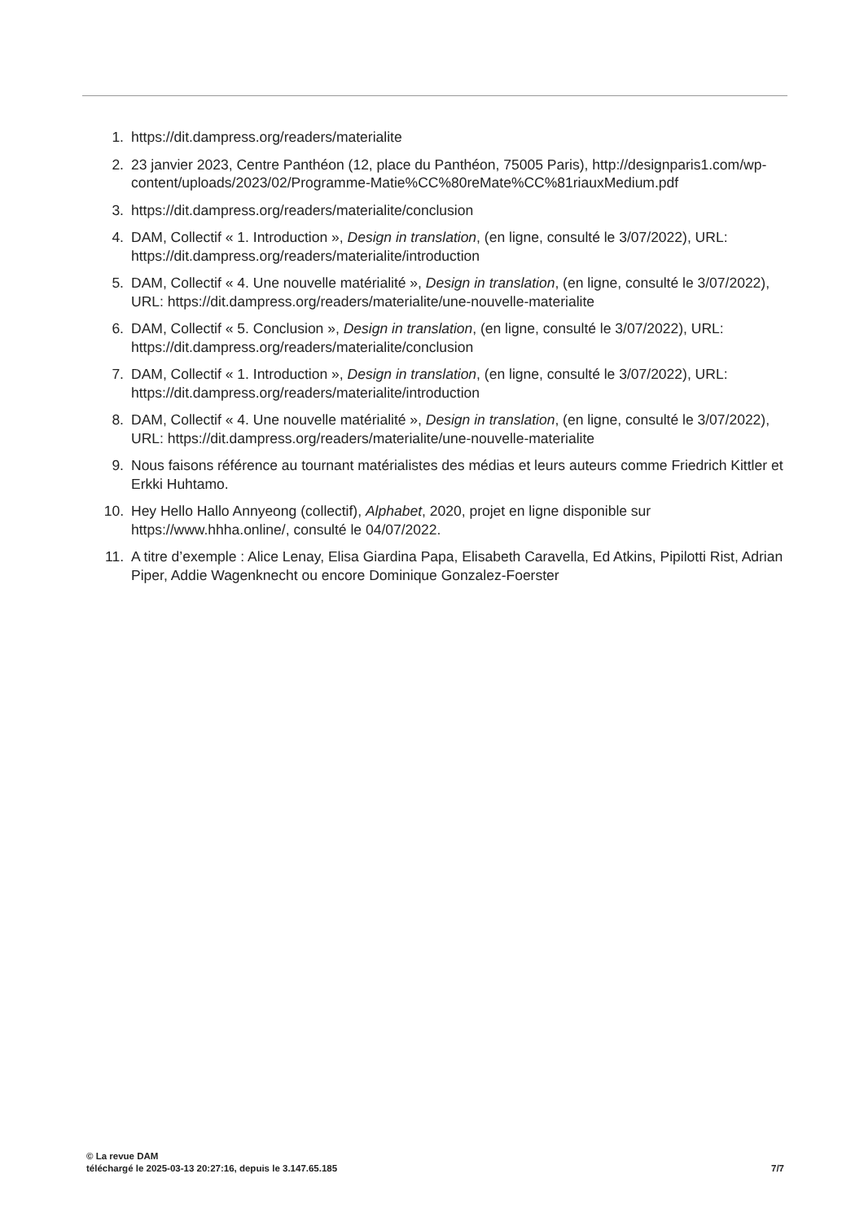1. https://dit.dampress.org/readers/materialite
2. 23 janvier 2023, Centre Panthéon (12, place du Panthéon, 75005 Paris), http://designparis1.com/wp-content/uploads/2023/02/Programme-Matie%CC%80reMate%CC%81riauxMedium.pdf
3. https://dit.dampress.org/readers/materialite/conclusion
4. DAM, Collectif « 1. Introduction », Design in translation, (en ligne, consulté le 3/07/2022), URL: https://dit.dampress.org/readers/materialite/introduction
5. DAM, Collectif « 4. Une nouvelle matérialité », Design in translation, (en ligne, consulté le 3/07/2022), URL: https://dit.dampress.org/readers/materialite/une-nouvelle-materialite
6. DAM, Collectif « 5. Conclusion », Design in translation, (en ligne, consulté le 3/07/2022), URL: https://dit.dampress.org/readers/materialite/conclusion
7. DAM, Collectif « 1. Introduction », Design in translation, (en ligne, consulté le 3/07/2022), URL: https://dit.dampress.org/readers/materialite/introduction
8. DAM, Collectif « 4. Une nouvelle matérialité », Design in translation, (en ligne, consulté le 3/07/2022), URL: https://dit.dampress.org/readers/materialite/une-nouvelle-materialite
9. Nous faisons référence au tournant matérialistes des médias et leurs auteurs comme Friedrich Kittler et Erkki Huhtamo.
10. Hey Hello Hallo Annyeong (collectif), Alphabet, 2020, projet en ligne disponible sur https://www.hhha.online/, consulté le 04/07/2022.
11. A titre d’exemple : Alice Lenay, Elisa Giardina Papa, Elisabeth Caravella, Ed Atkins, Pipilotti Rist, Adrian Piper, Addie Wagenknecht ou encore Dominique Gonzalez-Foerster
© La revue DAM
téléchargé le 2025-03-13 20:27:16, depuis le 3.147.65.185 7/7